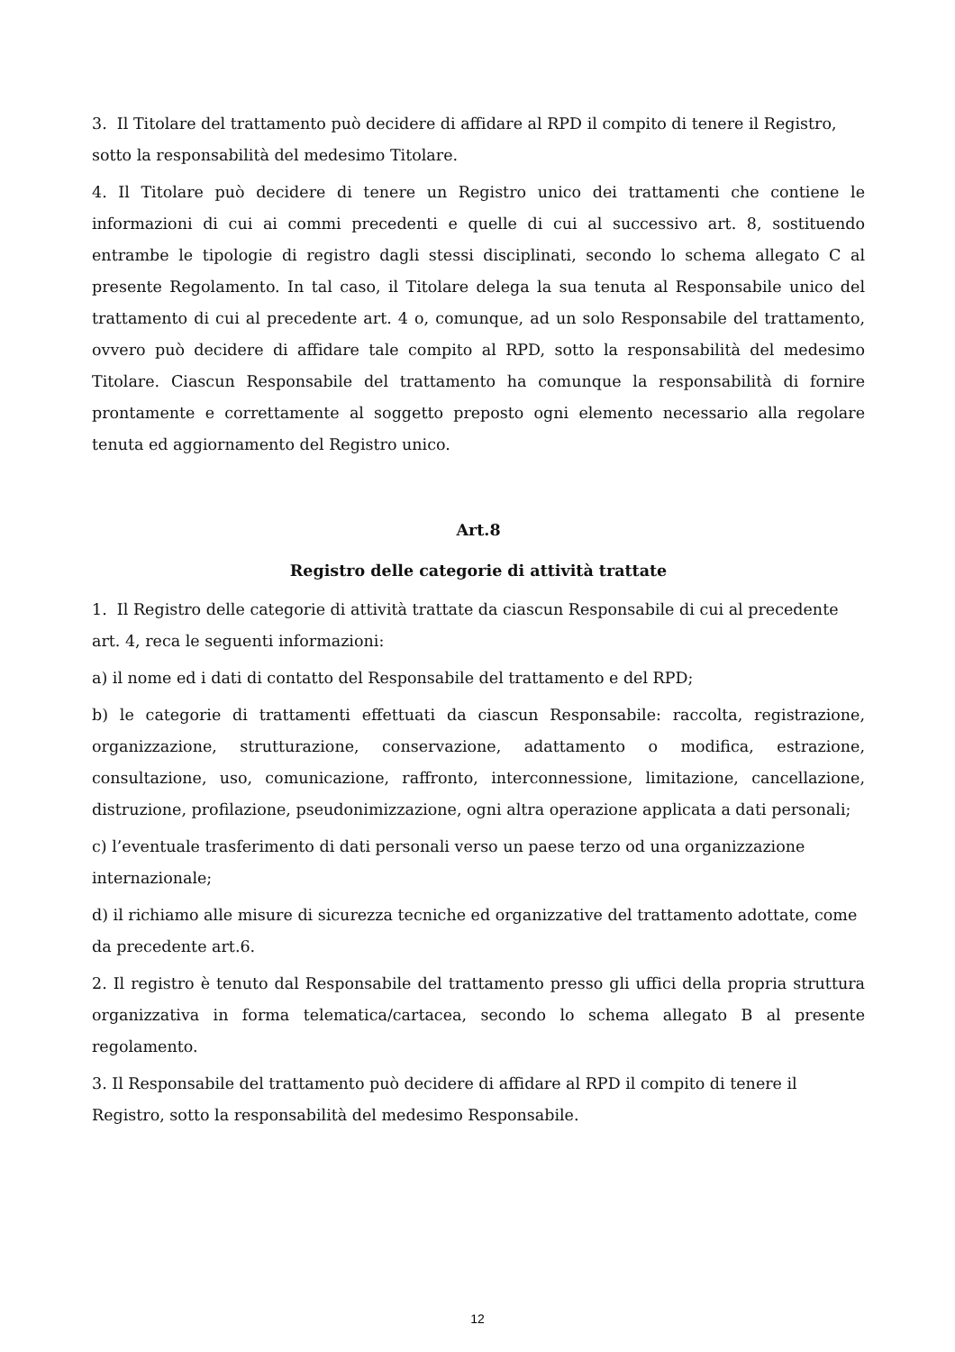3. Il Titolare del trattamento può decidere di affidare al RPD il compito di tenere il Registro, sotto la responsabilità del medesimo Titolare.
4. Il Titolare può decidere di tenere un Registro unico dei trattamenti che contiene le informazioni di cui ai commi precedenti e quelle di cui al successivo art. 8, sostituendo entrambe le tipologie di registro dagli stessi disciplinati, secondo lo schema allegato C al presente Regolamento. In tal caso, il Titolare delega la sua tenuta al Responsabile unico del trattamento di cui al precedente art. 4 o, comunque, ad un solo Responsabile del trattamento, ovvero può decidere di affidare tale compito al RPD, sotto la responsabilità del medesimo Titolare. Ciascun Responsabile del trattamento ha comunque la responsabilità di fornire prontamente e correttamente al soggetto preposto ogni elemento necessario alla regolare tenuta ed aggiornamento del Registro unico.
Art.8
Registro delle categorie di attività trattate
1. Il Registro delle categorie di attività trattate da ciascun Responsabile di cui al precedente art. 4, reca le seguenti informazioni:
a) il nome ed i dati di contatto del Responsabile del trattamento e del RPD;
b) le categorie di trattamenti effettuati da ciascun Responsabile: raccolta, registrazione, organizzazione, strutturazione, conservazione, adattamento o modifica, estrazione, consultazione, uso, comunicazione, raffronto, interconnessione, limitazione, cancellazione, distruzione, profilazione, pseudonimizzazione, ogni altra operazione applicata a dati personali;
c) l’eventuale trasferimento di dati personali verso un paese terzo od una organizzazione internazionale;
d) il richiamo alle misure di sicurezza tecniche ed organizzative del trattamento adottate, come da precedente art.6.
2. Il registro è tenuto dal Responsabile del trattamento presso gli uffici della propria struttura organizzativa in forma telematica/cartacea, secondo lo schema allegato B al presente regolamento.
3. Il Responsabile del trattamento può decidere di affidare al RPD il compito di tenere il Registro, sotto la responsabilità del medesimo Responsabile.
12